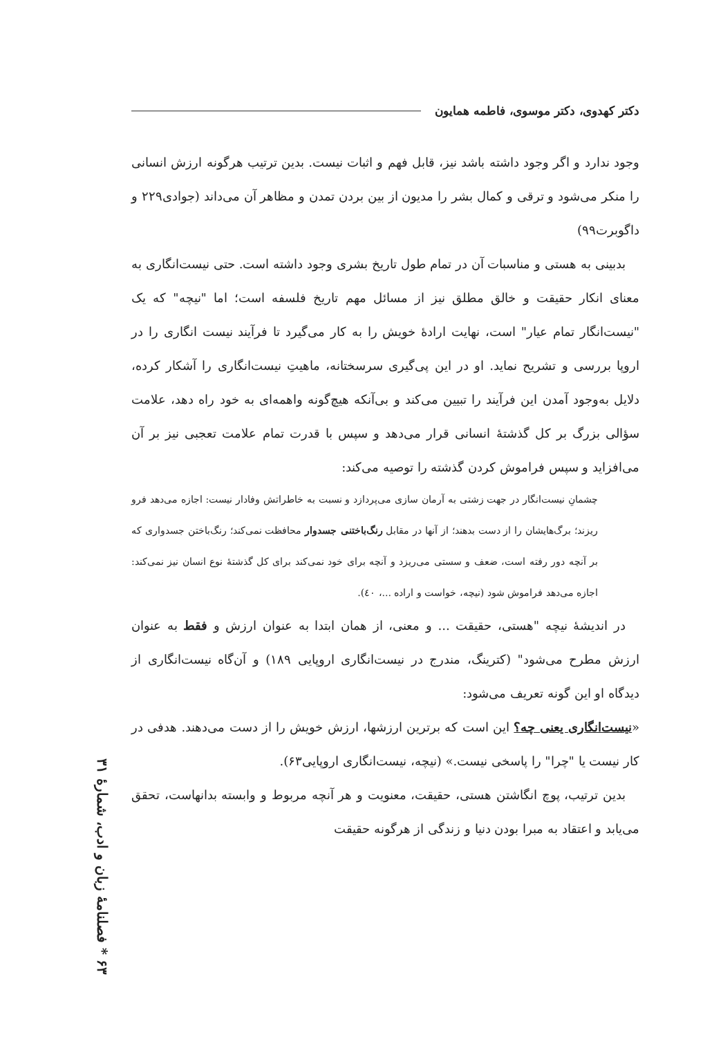دکتر کهدوی، دکتر موسوی، فاطمه همایون
وجود ندارد و اگر وجود داشته باشد نیز، قابل فهم و اثبات نیست. بدین ترتیب هرگونه ارزش انسانی را منکر می‌شود و ترقی و کمال بشر را مدیون از بین بردن تمدن و مظاهر آن می‌داند (جوادی۲۲۹ و داگوبرت۹۹)
بدبینی به هستی و مناسبات آن در تمام طول تاریخ بشری وجود داشته است. حتی نیست‌انگاری به معنای انکار حقیقت و خالق مطلق نیز از مسائل مهم تاریخ فلسفه است؛ اما "نیچه" که یک "نیست‌انگار تمام عیار" است، نهایت ارادهٔ خویش را به کار می‌گیرد تا فرآیند نیست انگاری را در اروپا بررسی و تشریح نماید. او در این پی‌گیری سرسختانه، ماهیتِ نیست‌انگاری را آشکار کرده، دلایل به‌وجود آمدن این فرآیند را تبیین می‌کند و بی‌آنکه هیچ‌گونه واهمه‌ای به خود راه دهد، علامت سؤالی بزرگ بر کل گذشتهٔ انسانی قرار می‌دهد و سپس با قدرت تمام علامت تعجبی نیز بر آن می‌افزاید و سپس فراموش کردن گذشته را توصیه می‌کند:
چشمانِ نیست‌انگار در جهت زشتی به آرمان سازی می‌پردازد و نسبت به خاطراتش وفادار نیست: اجازه می‌دهد فرو ریزند؛ برگ‌هایشان را از دست بدهند؛ از آنها در مقابل رنگ‌باختنی جسدوار محافظت نمی‌کند؛ رنگ‌باختن جسدواری که بر آنچه دور رفته است، ضعف و سستی می‌ریزد و آنچه برای خود نمی‌کند برای کل گذشتهٔ نوع انسان نیز نمی‌کند: اجازه می‌دهد فراموش شود (نیچه، خواست و اراده ...، ٤٠).
در اندیشهٔ نیچه "هستی، حقیقت ... و معنی، از همان ابتدا به عنوان ارزش و فقط به عنوان ارزش مطرح می‌شود" (کترینگ، مندرج در نیست‌انگاری اروپایی ۱۸۹) و آن‌گاه نیست‌انگاری از دیدگاه او این گونه تعریف می‌شود:
«نیست‌انگاری یعنی چه؟ این است که برترین ارزشها، ارزش خویش را از دست می‌دهند. هدفی در کار نیست یا "چرا" را پاسخی نیست.» (نیچه، نیست‌انگاری اروپایی۶۳).
بدین ترتیب، پوچ انگاشتن هستی، حقیقت، معنویت و هر آنچه مربوط و وابسته بدانهاست، تحقق می‌یابد و اعتقاد به مبرا بودن دنیا و زندگی از هرگونه حقیقت
۶۳ * فصلنامهٔ زبان و ادب، شمارهٔ ۳۱